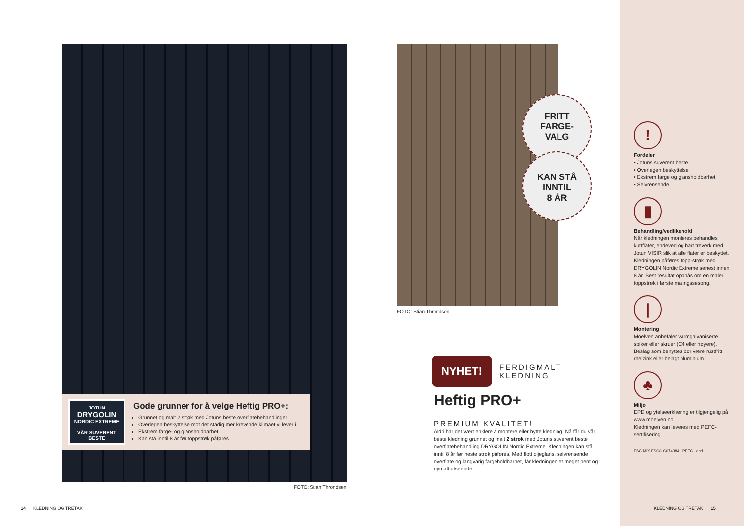JOTUN
DRYGOLIN
NORDIC EXTREME
VÅR SUVERENT BESTE
Gode grunner for å velge Heftig PRO+:
Grunnet og malt 2 strøk med Jotuns beste overflatebehandlinger
Overlegen beskyttelse mot det stadig mer krevende klimaet vi lever i
Ekstrem farge- og glansholdbarhet
Kan stå inntil 8 år før toppstrøk påføres
FOTO: Stian Throndsen
FOTO: Stian Throndsen
FRITT
FARGE-
VALG
KAN STÅ
INNTIL
8 ÅR
NYHET!
FERDIGMALT
KLEDNING
Heftig PRO+
PREMIUM KVALITET!
Aldri har det vært enklere å montere eller bytte kledning. Nå får du vår beste kledning grunnet og malt 2 strøk med Jotuns suverent beste overflatebehandling DRYGOLIN Nordic Extreme. Kledningen kan stå inntil 8 år før neste strøk påføres. Med flott oljeglans, selvrensende overflate og langvarig fargeholdbarhet, får kledningen et meget pent og nymalt utseende.
!
Fordeler
• Jotuns suverent beste
• Overlegen beskyttelse
• Ekstrem farge og glansholdbarhet
• Selvrensende
▮
Behandling/vedlikehold
Når kledningen monteres behandles kuttflater, endeved og bart treverk med Jotun VISIR slik at alle flater er beskyttet. Kledningen påføres topp-strøk med DRYGOLIN Nordic Extreme senest innen 8 år. Best resultat oppnås om en maler toppstrøk i første malingssesong.
|
Montering
Moelven anbefaler varmgalvaniserte spiker eller skruer (C4 eller høyere). Beslag som benyttes bør være rustfritt, rheizink eller belagt aluminium.
♣
Miljø
EPD og ytelseerklæring er tilgjengelig på www.moelven.no
Kledningen kan leveres med PEFC-sertifisering.
FSC MIX FSC® C074384 PEFC epd
14 KLEDNING OG TRETAK KLEDNING OG TRETAK 15